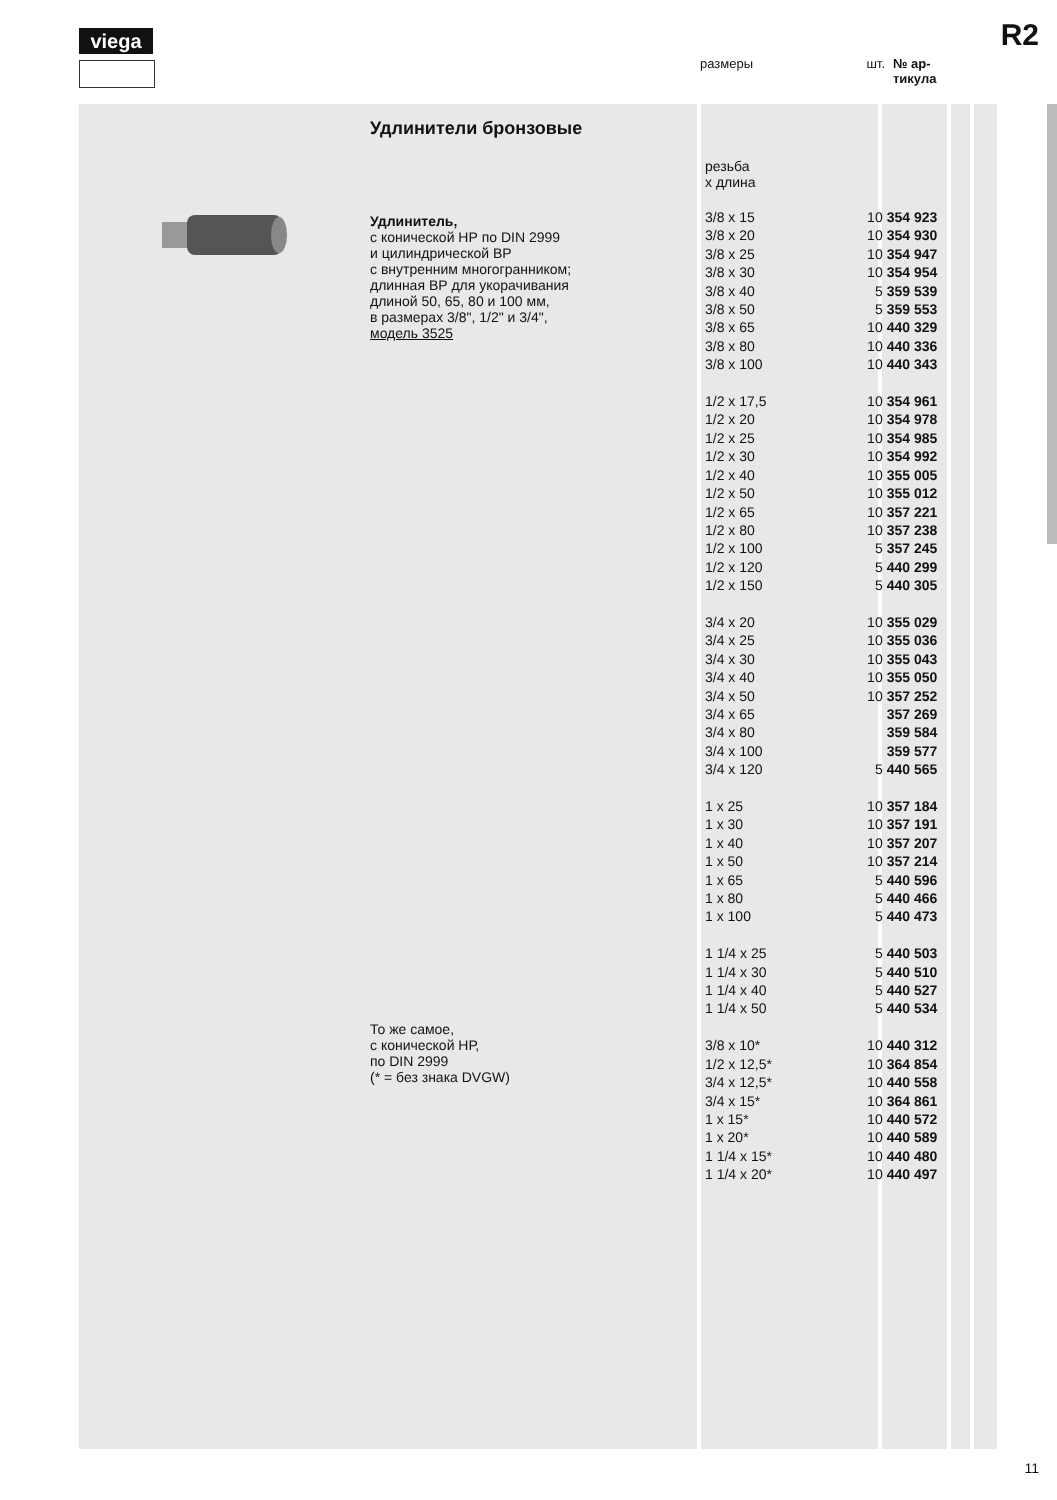viega R2
размеры шт. № ар-
тикула
Удлинители бронзовые
Удлинитель,
с конической НР по DIN 2999
и цилиндрической ВР
с внутренним многогранником;
длинная ВР для укорачивания
длиной 50, 65, 80 и 100 мм,
в размерах 3/8", 1/2" и 3/4",
модель 3525
То же самое,
с конической НР,
по DIN 2999
(* = без знака DVGW)
резьба
x длина
| 3/8 x 15 | 10 | 354 923 |
| 3/8 x 20 | 10 | 354 930 |
| 3/8 x 25 | 10 | 354 947 |
| 3/8 x 30 | 10 | 354 954 |
| 3/8 x 40 | 5 | 359 539 |
| 3/8 x 50 | 5 | 359 553 |
| 3/8 x 65 | 10 | 440 329 |
| 3/8 x 80 | 10 | 440 336 |
| 3/8 x 100 | 10 | 440 343 |
| 1/2 x 17,5 | 10 | 354 961 |
| 1/2 x 20 | 10 | 354 978 |
| 1/2 x 25 | 10 | 354 985 |
| 1/2 x 30 | 10 | 354 992 |
| 1/2 x 40 | 10 | 355 005 |
| 1/2 x 50 | 10 | 355 012 |
| 1/2 x 65 | 10 | 357 221 |
| 1/2 x 80 | 10 | 357 238 |
| 1/2 x 100 | 5 | 357 245 |
| 1/2 x 120 | 5 | 440 299 |
| 1/2 x 150 | 5 | 440 305 |
| 3/4 x 20 | 10 | 355 029 |
| 3/4 x 25 | 10 | 355 036 |
| 3/4 x 30 | 10 | 355 043 |
| 3/4 x 40 | 10 | 355 050 |
| 3/4 x 50 | 10 | 357 252 |
| 3/4 x 65 | | 357 269 |
| 3/4 x 80 | | 359 584 |
| 3/4 x 100 | | 359 577 |
| 3/4 x 120 | 5 | 440 565 |
| 1 x 25 | 10 | 357 184 |
| 1 x 30 | 10 | 357 191 |
| 1 x 40 | 10 | 357 207 |
| 1 x 50 | 10 | 357 214 |
| 1 x 65 | 5 | 440 596 |
| 1 x 80 | 5 | 440 466 |
| 1 x 100 | 5 | 440 473 |
| 1 1/4 x 25 | 5 | 440 503 |
| 1 1/4 x 30 | 5 | 440 510 |
| 1 1/4 x 40 | 5 | 440 527 |
| 1 1/4 x 50 | 5 | 440 534 |
| 3/8 x 10* | 10 | 440 312 |
| 1/2 x 12,5* | 10 | 364 854 |
| 3/4 x 12,5* | 10 | 440 558 |
| 3/4 x 15* | 10 | 364 861 |
| 1 x 15* | 10 | 440 572 |
| 1 x 20* | 10 | 440 589 |
| 1 1/4 x 15* | 10 | 440 480 |
| 1 1/4 x 20* | 10 | 440 497 |
11